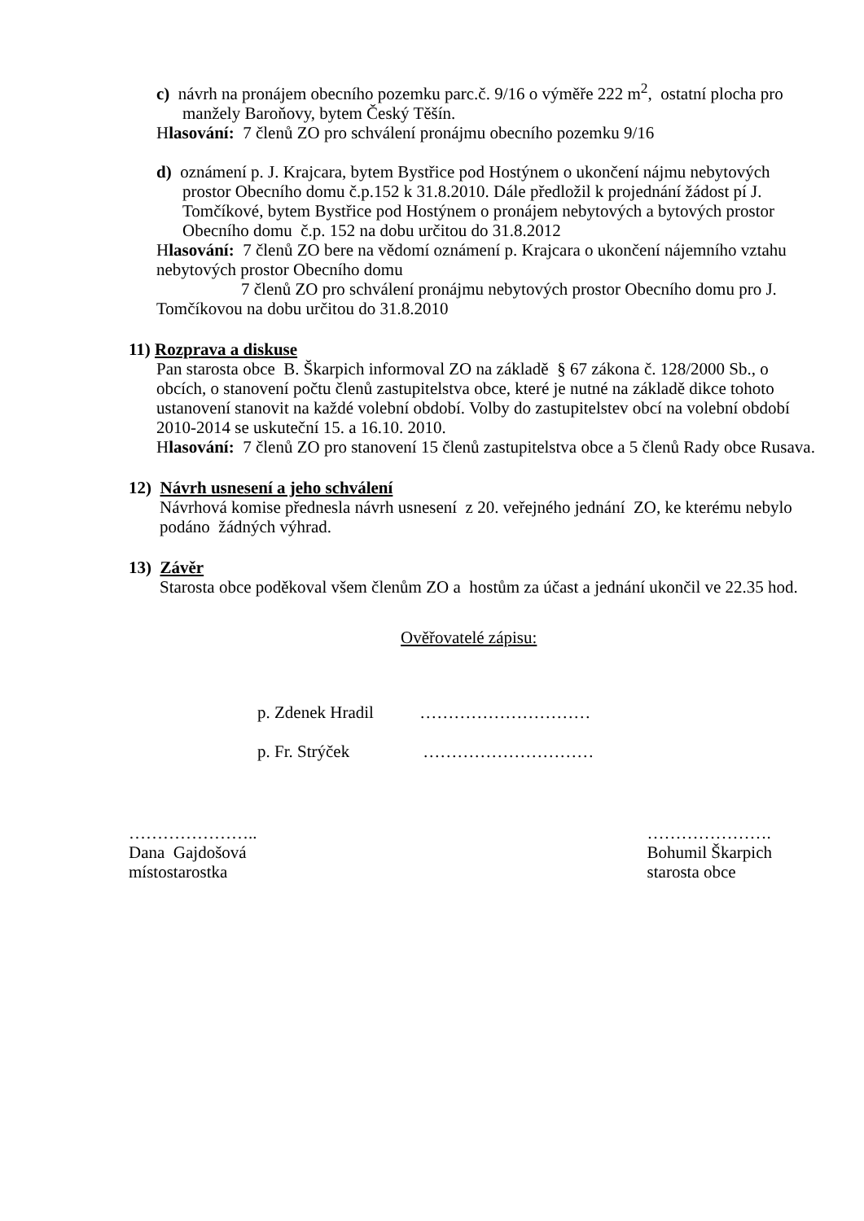c) návrh na pronájem obecního pozemku parc.č. 9/16 o výměře 222 m<sup>2</sup>, ostatní plocha pro manžely Baroňovy, bytem Český Těšín.
Hlasování: 7 členů ZO pro schválení pronájmu obecního pozemku 9/16
d) oznámení p. J. Krajcara, bytem Bystřice pod Hostýnem o ukončení nájmu nebytových prostor Obecního domu č.p.152 k 31.8.2010. Dále předložil k projednání žádost pí J. Tomčíkové, bytem Bystřice pod Hostýnem o pronájem nebytových a bytových prostor Obecního domu č.p. 152 na dobu určitou do 31.8.2012
Hlasování: 7 členů ZO bere na vědomí oznámení p. Krajcara o ukončení nájemního vztahu nebytových prostor Obecního domu
7 členů ZO pro schválení pronájmu nebytových prostor Obecního domu pro J. Tomčíkovou na dobu určitou do 31.8.2010
11) Rozprava a diskuse
Pan starosta obce B. Škarpich informoval ZO na základě § 67 zákona č. 128/2000 Sb., o obcích, o stanovení počtu členů zastupitelstva obce, které je nutné na základě dikce tohoto ustanovení stanovit na každé volební období. Volby do zastupitelstev obcí na volební období 2010-2014 se uskuteční 15. a 16.10. 2010.
Hlasování: 7 členů ZO pro stanovení 15 členů zastupitelstva obce a 5 členů Rady obce Rusava.
12) Návrh usnesení a jeho schválení
Návrhová komise přednesla návrh usnesení z 20. veřejného jednání ZO, ke kterému nebylo podáno žádných výhrad.
13) Závěr
Starosta obce poděkoval všem členům ZO a hostům za účast a jednání ukončil ve 22.35 hod.
Ověřovatelé zápisu:
p. Zdenek Hradil …………………………
p. Fr. Strýček …………………………
…………………..
Dana Gajdošová
místostarostka
………………….
Bohumil Škarpich
starosta obce